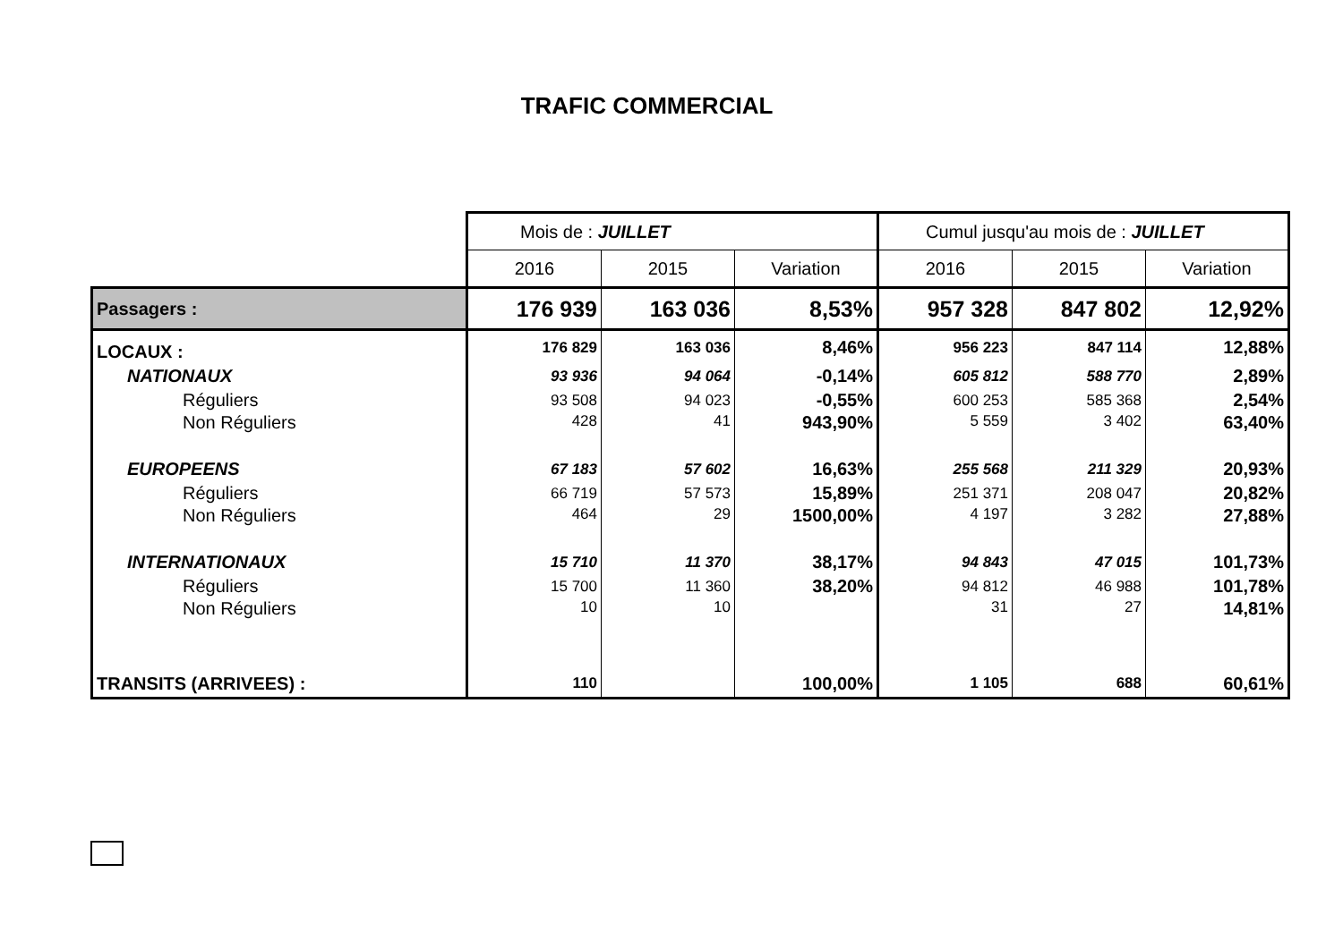TRAFIC COMMERCIAL
| | Mois de : JUILLET | | | Cumul jusqu'au mois de : JUILLET | | |
| | 2016 | 2015 | Variation | 2016 | 2015 | Variation |
| Passagers : | 176 939 | 163 036 | 8,53% | 957 328 | 847 802 | 12,92% |
| LOCAUX : | 176 829 | 163 036 | 8,46% | 956 223 | 847 114 | 12,88% |
| NATIONAUX | 93 936 | 94 064 | -0,14% | 605 812 | 588 770 | 2,89% |
| Réguliers | 93 508 | 94 023 | -0,55% | 600 253 | 585 368 | 2,54% |
| Non Réguliers | 428 | 41 | 943,90% | 5 559 | 3 402 | 63,40% |
| EUROPEENS | 67 183 | 57 602 | 16,63% | 255 568 | 211 329 | 20,93% |
| Réguliers | 66 719 | 57 573 | 15,89% | 251 371 | 208 047 | 20,82% |
| Non Réguliers | 464 | 29 | 1500,00% | 4 197 | 3 282 | 27,88% |
| INTERNATIONAUX | 15 710 | 11 370 | 38,17% | 94 843 | 47 015 | 101,73% |
| Réguliers | 15 700 | 11 360 | 38,20% | 94 812 | 46 988 | 101,78% |
| Non Réguliers | 10 | 10 | | 31 | 27 | 14,81% |
| TRANSITS (ARRIVEES) : | 110 | | 100,00% | 1 105 | 688 | 60,61% |